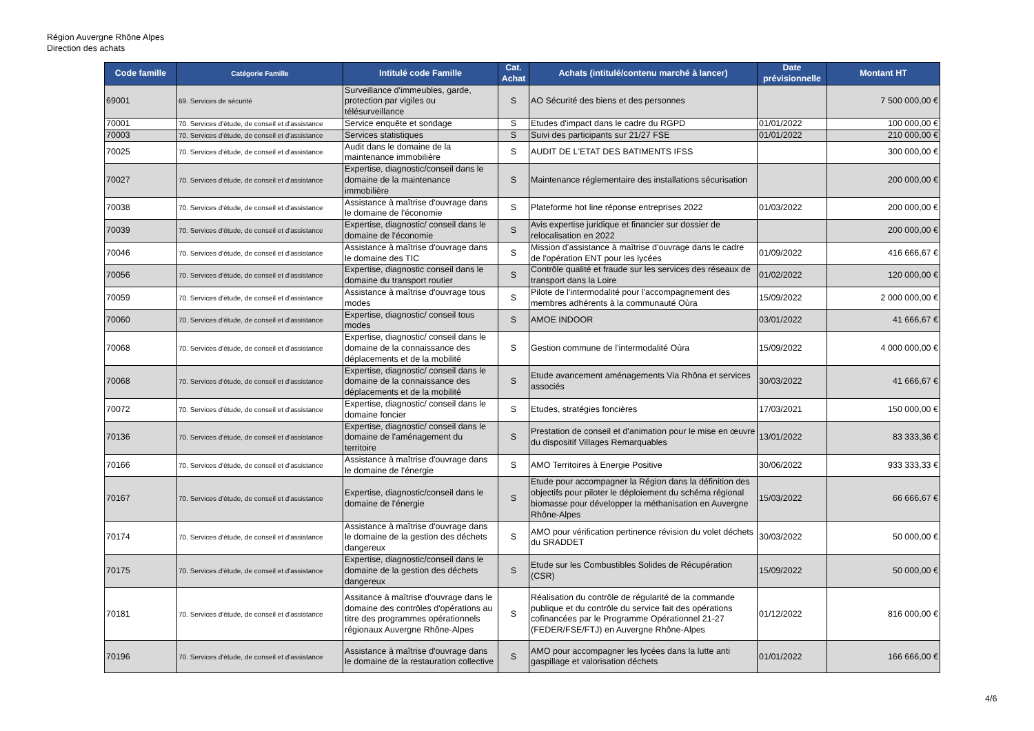Région Auvergne Rhône Alpes
Direction des achats
| Code famille | Catégorie Famille | Intitulé code Famille | Cat. Achat | Achats (intitulé/contenu marché à lancer) | Date prévisionnelle | Montant HT |
| --- | --- | --- | --- | --- | --- | --- |
| 69001 | 69. Services de sécurité | Surveillance d'immeubles, garde, protection par vigiles ou télésurveillance | S | AO Sécurité des biens et des personnes | | 7 500 000,00 € |
| 70001 | 70. Services d'étude, de conseil et d'assistance | Service enquête et sondage | S | Etudes d'impact dans le cadre du RGPD | 01/01/2022 | 100 000,00 € |
| 70003 | 70. Services d'étude, de conseil et d'assistance | Services statistiques | S | Suivi des participants sur 21/27 FSE | 01/01/2022 | 210 000,00 € |
| 70025 | 70. Services d'étude, de conseil et d'assistance | Audit dans le domaine de la maintenance immobilière | S | AUDIT DE L'ETAT DES BATIMENTS IFSS | | 300 000,00 € |
| 70027 | 70. Services d'étude, de conseil et d'assistance | Expertise, diagnostic/conseil dans le domaine de la maintenance immobilière | S | Maintenance réglementaire des installations sécurisation | | 200 000,00 € |
| 70038 | 70. Services d'étude, de conseil et d'assistance | Assistance à maîtrise d'ouvrage dans le domaine de l'économie | S | Plateforme hot line réponse entreprises 2022 | 01/03/2022 | 200 000,00 € |
| 70039 | 70. Services d'étude, de conseil et d'assistance | Expertise, diagnostic/ conseil dans le domaine de l'économie | S | Avis expertise juridique et financier sur dossier de relocalisation en 2022 | | 200 000,00 € |
| 70046 | 70. Services d'étude, de conseil et d'assistance | Assistance à maîtrise d'ouvrage dans le domaine des TIC | S | Mission d'assistance à maîtrise d'ouvrage dans le cadre de l'opération ENT pour les lycées | 01/09/2022 | 416 666,67 € |
| 70056 | 70. Services d'étude, de conseil et d'assistance | Expertise, diagnostic conseil dans le domaine du transport routier | S | Contrôle qualité et fraude sur les services des réseaux de transport dans la Loire | 01/02/2022 | 120 000,00 € |
| 70059 | 70. Services d'étude, de conseil et d'assistance | Assistance à maîtrise d'ouvrage tous modes | S | Pilote de l'intermodalité pour l'accompagnement des membres adhérents à la communauté Oùra | 15/09/2022 | 2 000 000,00 € |
| 70060 | 70. Services d'étude, de conseil et d'assistance | Expertise, diagnostic/ conseil tous modes | S | AMOE INDOOR | 03/01/2022 | 41 666,67 € |
| 70068 | 70. Services d'étude, de conseil et d'assistance | Expertise, diagnostic/ conseil dans le domaine de la connaissance des déplacements et de la mobilité | S | Gestion commune de l'intermodalité Oùra | 15/09/2022 | 4 000 000,00 € |
| 70068 | 70. Services d'étude, de conseil et d'assistance | Expertise, diagnostic/ conseil dans le domaine de la connaissance des déplacements et de la mobilité | S | Etude avancement aménagements Via Rhôna et services associés | 30/03/2022 | 41 666,67 € |
| 70072 | 70. Services d'étude, de conseil et d'assistance | Expertise, diagnostic/ conseil dans le domaine foncier | S | Etudes, stratégies foncières | 17/03/2021 | 150 000,00 € |
| 70136 | 70. Services d'étude, de conseil et d'assistance | Expertise, diagnostic/ conseil dans le domaine de l'aménagement du territoire | S | Prestation de conseil et d'animation pour le mise en œuvre du dispositif Villages Remarquables | 13/01/2022 | 83 333,36 € |
| 70166 | 70. Services d'étude, de conseil et d'assistance | Assistance à maîtrise d'ouvrage dans le domaine de l'énergie | S | AMO Territoires à Energie Positive | 30/06/2022 | 933 333,33 € |
| 70167 | 70. Services d'étude, de conseil et d'assistance | Expertise, diagnostic/conseil dans le domaine de l'énergie | S | Etude pour accompagner la Région dans la définition des objectifs pour piloter le déploiement du schéma régional biomasse pour développer la méthanisation en Auvergne Rhône-Alpes | 15/03/2022 | 66 666,67 € |
| 70174 | 70. Services d'étude, de conseil et d'assistance | Assistance à maîtrise d'ouvrage dans le domaine de la gestion des déchets dangereux | S | AMO pour vérification pertinence révision du volet déchets du SRADDET | 30/03/2022 | 50 000,00 € |
| 70175 | 70. Services d'étude, de conseil et d'assistance | Expertise, diagnostic/conseil dans le domaine de la gestion des déchets dangereux | S | Etude sur les Combustibles Solides de Récupération (CSR) | 15/09/2022 | 50 000,00 € |
| 70181 | 70. Services d'étude, de conseil et d'assistance | Assitance à maîtrise d'ouvrage dans le domaine des contrôles d'opérations au titre des programmes opérationnels régionaux Auvergne Rhône-Alpes | S | Réalisation du contrôle de régularité de la commande publique et du contrôle du service fait des opérations cofinancées par le Programme Opérationnel 21-27 (FEDER/FSE/FTJ) en Auvergne Rhône-Alpes | 01/12/2022 | 816 000,00 € |
| 70196 | 70. Services d'étude, de conseil et d'assistance | Assistance à maîtrise d'ouvrage dans le domaine de la restauration collective | S | AMO pour accompagner les lycées dans la lutte anti gaspillage et valorisation déchets | 01/01/2022 | 166 666,00 € |
4/6